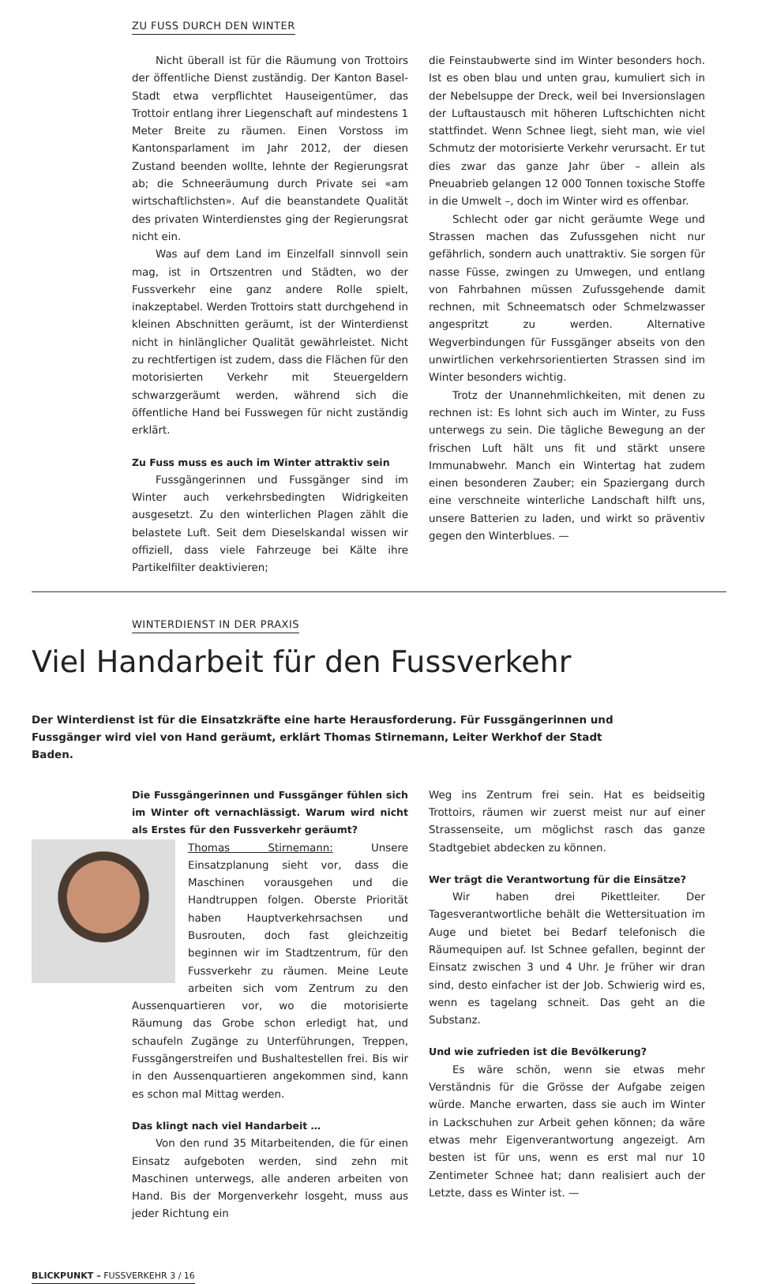ZU FUSS DURCH DEN WINTER
Nicht überall ist für die Räumung von Trottoirs der öffentliche Dienst zuständig. Der Kanton Basel-Stadt etwa verpflichtet Hauseigentümer, das Trottoir entlang ihrer Liegenschaft auf mindestens 1 Meter Breite zu räumen. Einen Vorstoss im Kantonsparlament im Jahr 2012, der diesen Zustand beenden wollte, lehnte der Regierungsrat ab; die Schneeräumung durch Private sei «am wirtschaftlichsten». Auf die beanstandete Qualität des privaten Winterdienstes ging der Regierungsrat nicht ein.
Was auf dem Land im Einzelfall sinnvoll sein mag, ist in Ortszentren und Städten, wo der Fussverkehr eine ganz andere Rolle spielt, inakzeptabel. Werden Trottoirs statt durchgehend in kleinen Abschnitten geräumt, ist der Winterdienst nicht in hinlänglicher Qualität gewährleistet. Nicht zu rechtfertigen ist zudem, dass die Flächen für den motorisierten Verkehr mit Steuergeldern schwarzgeräumt werden, während sich die öffentliche Hand bei Fusswegen für nicht zuständig erklärt.
Zu Fuss muss es auch im Winter attraktiv sein
Fussgängerinnen und Fussgänger sind im Winter auch verkehrsbedingten Widrigkeiten ausgesetzt. Zu den winterlichen Plagen zählt die belastete Luft. Seit dem Dieselskandal wissen wir offiziell, dass viele Fahrzeuge bei Kälte ihre Partikelfilter deaktivieren;
die Feinstaubwerte sind im Winter besonders hoch. Ist es oben blau und unten grau, kumuliert sich in der Nebelsuppe der Dreck, weil bei Inversionslagen der Luftaustausch mit höheren Luftschichten nicht stattfindet. Wenn Schnee liegt, sieht man, wie viel Schmutz der motorisierte Verkehr verursacht. Er tut dies zwar das ganze Jahr über – allein als Pneuabrieb gelangen 12 000 Tonnen toxische Stoffe in die Umwelt –, doch im Winter wird es offenbar.
Schlecht oder gar nicht geräumte Wege und Strassen machen das Zufussgehen nicht nur gefährlich, sondern auch unattraktiv. Sie sorgen für nasse Füsse, zwingen zu Umwegen, und entlang von Fahrbahnen müssen Zufussgehende damit rechnen, mit Schneematsch oder Schmelzwasser angespritzt zu werden. Alternative Wegverbindungen für Fussgänger abseits von den unwirtlichen verkehrsorientierten Strassen sind im Winter besonders wichtig.
Trotz der Unannehmlichkeiten, mit denen zu rechnen ist: Es lohnt sich auch im Winter, zu Fuss unterwegs zu sein. Die tägliche Bewegung an der frischen Luft hält uns fit und stärkt unsere Immunabwehr. Manch ein Wintertag hat zudem einen besonderen Zauber; ein Spaziergang durch eine verschneite winterliche Landschaft hilft uns, unsere Batterien zu laden, und wirkt so präventiv gegen den Winterblues. —
WINTERDIENST IN DER PRAXIS
Viel Handarbeit für den Fussverkehr
Der Winterdienst ist für die Einsatzkräfte eine harte Herausforderung. Für Fussgängerinnen und Fussgänger wird viel von Hand geräumt, erklärt Thomas Stirnemann, Leiter Werkhof der Stadt Baden.
Die Fussgängerinnen und Fussgänger fühlen sich im Winter oft vernachlässigt. Warum wird nicht als Erstes für den Fussverkehr geräumt?
Thomas Stirnemann: Unsere Einsatzplanung sieht vor, dass die Maschinen vorausgehen und die Handtruppen folgen. Oberste Priorität haben Hauptverkehrsachsen und Busrouten, doch fast gleichzeitig beginnen wir im Stadtzentrum, für den Fussverkehr zu räumen. Meine Leute arbeiten sich vom Zentrum zu den Aussenquartieren vor, wo die motorisierte Räumung das Grobe schon erledigt hat, und schaufeln Zugänge zu Unterführungen, Treppen, Fussgängerstreifen und Bushaltestellen frei. Bis wir in den Aussenquartieren angekommen sind, kann es schon mal Mittag werden.
Das klingt nach viel Handarbeit …
Von den rund 35 Mitarbeitenden, die für einen Einsatz aufgeboten werden, sind zehn mit Maschinen unterwegs, alle anderen arbeiten von Hand. Bis der Morgenverkehr losgeht, muss aus jeder Richtung ein
Weg ins Zentrum frei sein. Hat es beidseitig Trottoirs, räumen wir zuerst meist nur auf einer Strassenseite, um möglichst rasch das ganze Stadtgebiet abdecken zu können.
Wer trägt die Verantwortung für die Einsätze?
Wir haben drei Pikettleiter. Der Tagesverantwortliche behält die Wettersituation im Auge und bietet bei Bedarf telefonisch die Räumequipen auf. Ist Schnee gefallen, beginnt der Einsatz zwischen 3 und 4 Uhr. Je früher wir dran sind, desto einfacher ist der Job. Schwierig wird es, wenn es tagelang schneit. Das geht an die Substanz.
Und wie zufrieden ist die Bevölkerung?
Es wäre schön, wenn sie etwas mehr Verständnis für die Grösse der Aufgabe zeigen würde. Manche erwarten, dass sie auch im Winter in Lackschuhen zur Arbeit gehen können; da wäre etwas mehr Eigenverantwortung angezeigt. Am besten ist für uns, wenn es erst mal nur 10 Zentimeter Schnee hat; dann realisiert auch der Letzte, dass es Winter ist. —
BLICKPUNKT – FUSSVERKEHR 3 / 16